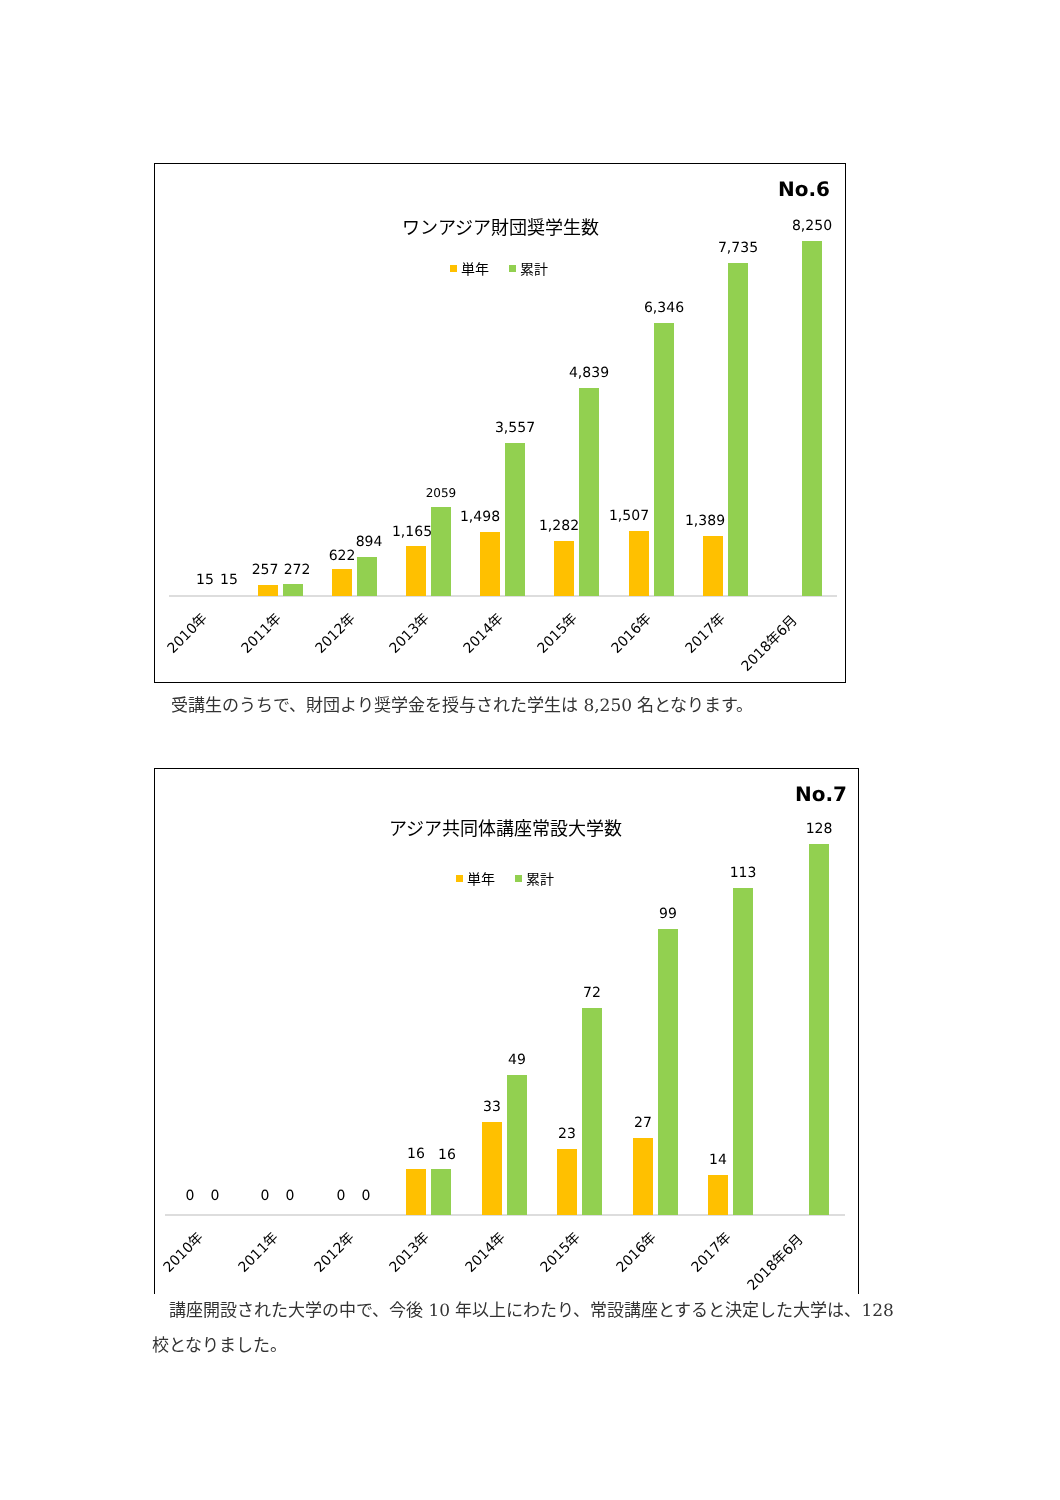No.6
ワンアジア財団奨学生数
単年
累計
15
15
257
272
622
894
1,165
2059
1,498
3,557
1,282
4,839
1,507
6,346
1,389
7,735
8,250
2010年
2011年
2012年
2013年
2014年
2015年
2016年
2017年
2018年6月
受講生のうちで、財団より奨学金を授与された学生は 8,250 名となります。
No.7
アジア共同体講座常設大学数
単年
累計
0
0
0
0
0
0
16
16
33
49
23
72
27
99
14
113
128
2010年
2011年
2012年
2013年
2014年
2015年
2016年
2017年
2018年6月
　講座開設された大学の中で、今後 10 年以上にわたり、常設講座とすると決定した大学は、128 校となりました。